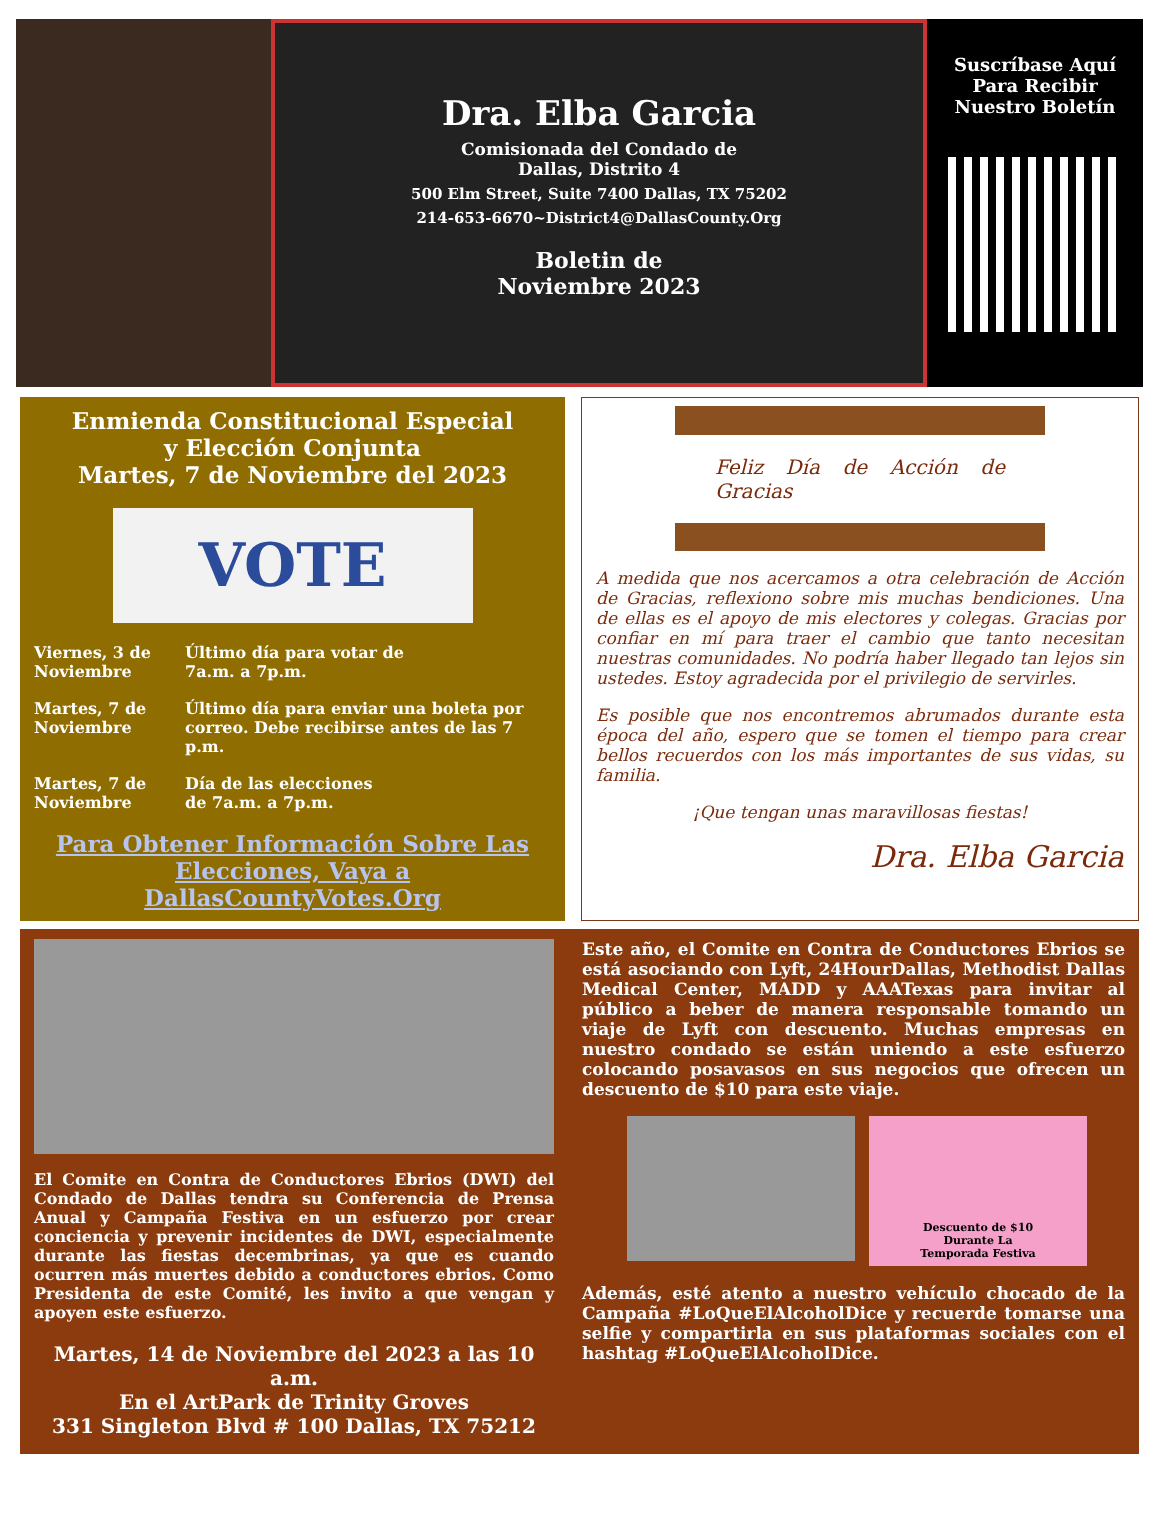Dra. Elba Garcia
Comisionada del Condado de
Dallas, Distrito 4
500 Elm Street, Suite 7400 Dallas, TX 75202
214-653-6670~District4@DallasCounty.Org
Boletin de
Noviembre 2023
Suscríbase Aquí
Para Recibir
Nuestro Boletín
Enmienda Constitucional Especial
y Elección Conjunta
Martes, 7 de Noviembre del 2023
VOTE
| Viernes, 3 de Noviembre | Último día para votar de 7a.m. a 7p.m. |
| Martes, 7 de Noviembre | Último día para enviar una boleta por correo. Debe recibirse antes de las 7 p.m. |
| Martes, 7 de Noviembre | Día de las elecciones de 7a.m. a 7p.m. |
Para Obtener Información Sobre Las Elecciones, Vaya a DallasCountyVotes.Org
Feliz Día de Acción de Gracias
A medida que nos acercamos a otra celebración de Acción de Gracias, reflexiono sobre mis muchas bendiciones. Una de ellas es el apoyo de mis electores y colegas. Gracias por confiar en mí para traer el cambio que tanto necesitan nuestras comunidades. No podría haber llegado tan lejos sin ustedes. Estoy agradecida por el privilegio de servirles.
Es posible que nos encontremos abrumados durante esta época del año, espero que se tomen el tiempo para crear bellos recuerdos con los más importantes de sus vidas, su familia.
¡Que tengan unas maravillosas fiestas!
Dra. Elba Garcia
El Comite en Contra de Conductores Ebrios (DWI) del Condado de Dallas tendra su Conferencia de Prensa Anual y Campaña Festiva en un esfuerzo por crear conciencia y prevenir incidentes de DWI, especialmente durante las fiestas decembrinas, ya que es cuando ocurren más muertes debido a conductores ebrios. Como Presidenta de este Comité, les invito a que vengan y apoyen este esfuerzo.
Martes, 14 de Noviembre del 2023 a las 10 a.m.
En el ArtPark de Trinity Groves
331 Singleton Blvd # 100 Dallas, TX 75212
Este año, el Comite en Contra de Conductores Ebrios se está asociando con Lyft, 24HourDallas, Methodist Dallas Medical Center, MADD y AAATexas para invitar al público a beber de manera responsable tomando un viaje de Lyft con descuento. Muchas empresas en nuestro condado se están uniendo a este esfuerzo colocando posavasos en sus negocios que ofrecen un descuento de $10 para este viaje.
Descuento de $10
Durante La
Temporada Festiva
Además, esté atento a nuestro vehículo chocado de la Campaña #LoQueElAlcoholDice y recuerde tomarse una selfie y compartirla en sus plataformas sociales con el hashtag #LoQueElAlcoholDice.